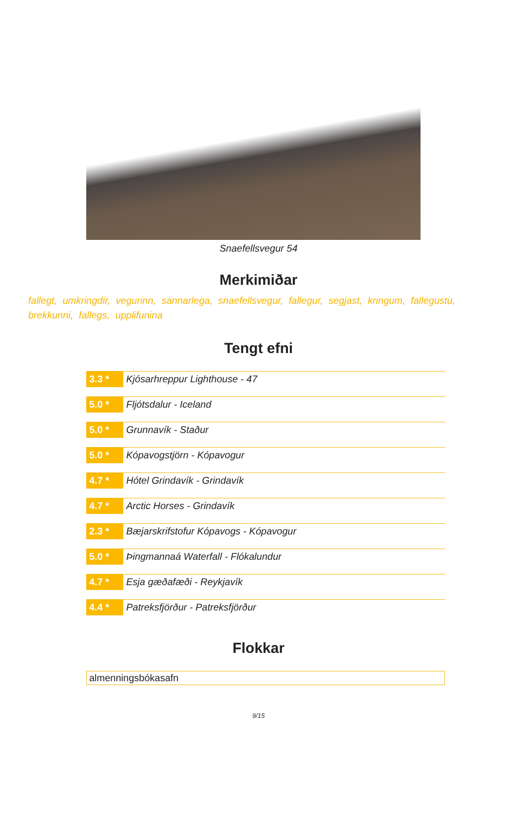Snaefellsvegur 54
Merkimiðar
fallegt, umkringdir, vegurinn, sannarlega, snaefellsvegur, fallegur, segjast, kringum, fallegustu, brekkunni, fallegs, upplifunina
Tengt efni
3.3 * Kjósarhreppur Lighthouse - 47
5.0 * Fljótsdalur - Iceland
5.0 * Grunnavík - Staður
5.0 * Kópavogstjörn - Kópavogur
4.7 * Hótel Grindavík - Grindavík
4.7 * Arctic Horses - Grindavík
2.3 * Bæjarskrifstofur Kópavogs - Kópavogur
5.0 * Þingmannaá Waterfall - Flókalundur
4.7 * Esja gæðafæði - Reykjavík
4.4 * Patreksfjörður - Patreksfjörður
Flokkar
almenningsbókasafn
9/15